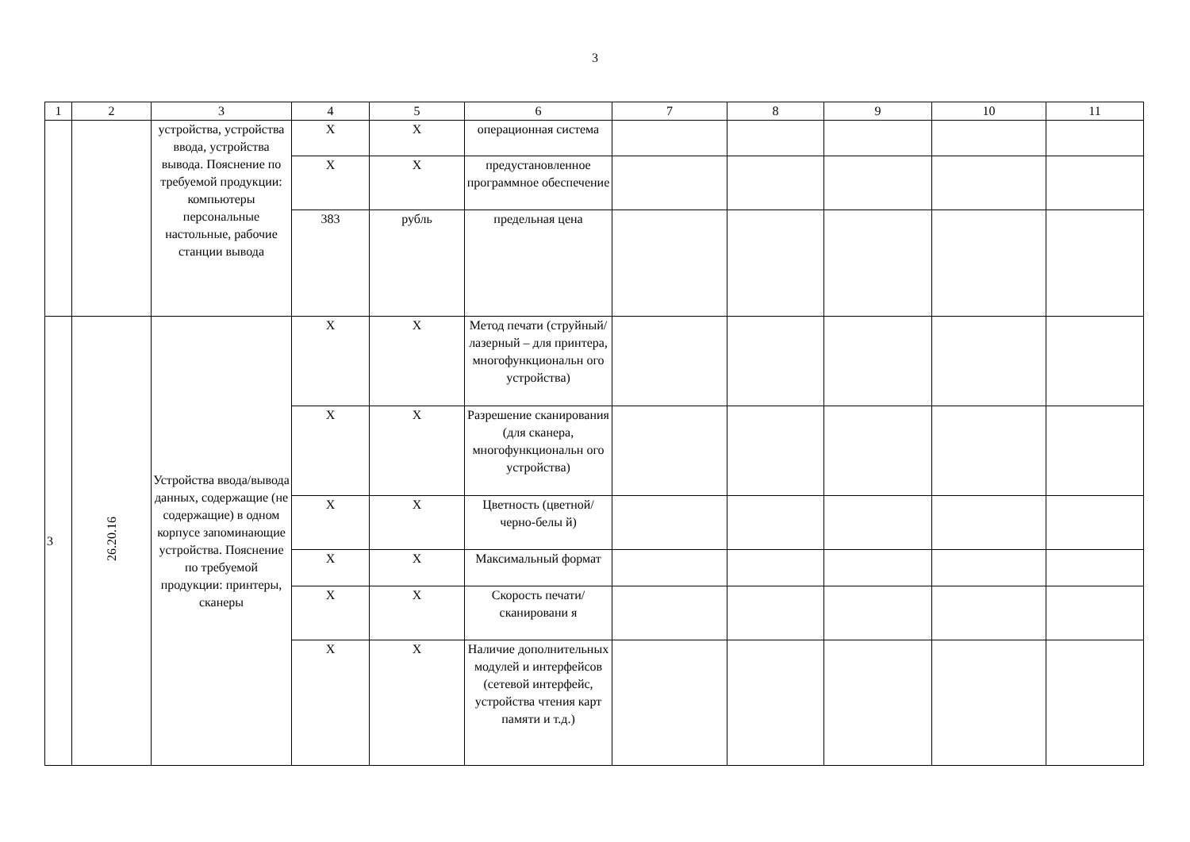3
| 1 | 2 | 3 | 4 | 5 | 6 | 7 | 8 | 9 | 10 | 11 |
| | | устройства, устройства ввода, устройства вывода. Пояснение по требуемой продукции: компьютеры персональные настольные, рабочие станции вывода | X | X | операционная система | | | | | |
| | | | X | X | предустановленное программное обеспечение | | | | | |
| | | | 383 | рубль | предельная цена | | | | | |
| 3 | 26.20.16 | Устройства ввода/вывода данных, содержащие (не содержащие) в одном корпусе запоминающие устройства. Пояснение по требуемой продукции: принтеры, сканеры | X | X | Метод печати (струйный/ лазерный – для принтера, многофункциональн ого устройства) | | | | | |
| | | | X | X | Разрешение сканирования (для сканера, многофункциональн ого устройства) | | | | | |
| | | | X | X | Цветность (цветной/черно-белы й) | | | | | |
| | | | X | X | Максимальный формат | | | | | |
| | | | X | X | Скорость печати/сканировани я | | | | | |
| | | | X | X | Наличие дополнительных модулей и интерфейсов (сетевой интерфейс, устройства чтения карт памяти и т.д.) | | | | | |